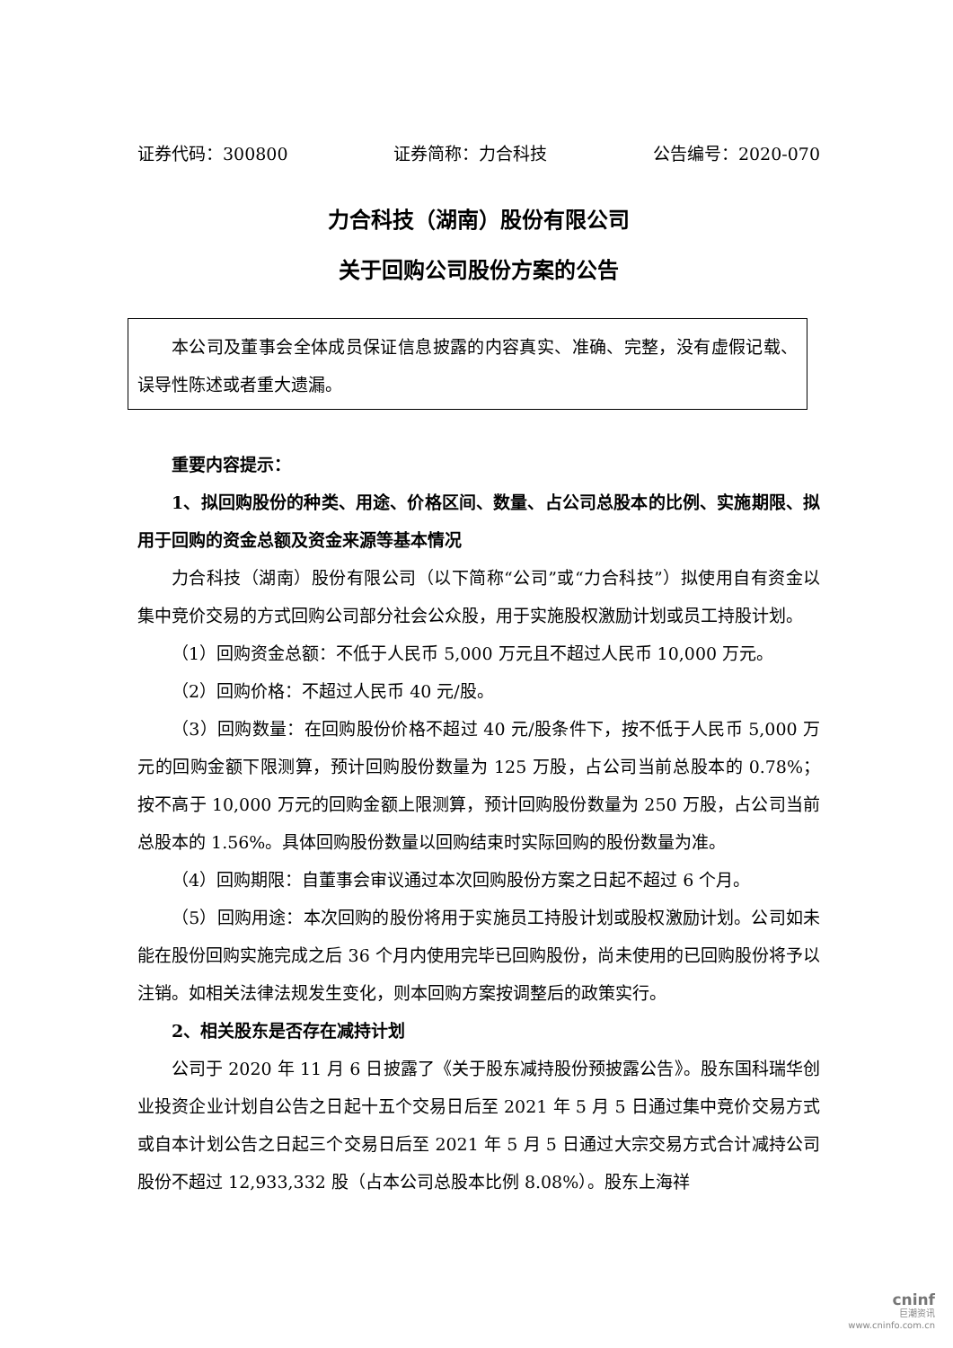证券代码：300800 证券简称：力合科技 公告编号：2020-070
力合科技（湖南）股份有限公司
关于回购公司股份方案的公告
本公司及董事会全体成员保证信息披露的内容真实、准确、完整，没有虚假记载、误导性陈述或者重大遗漏。
重要内容提示：
1、拟回购股份的种类、用途、价格区间、数量、占公司总股本的比例、实施期限、拟用于回购的资金总额及资金来源等基本情况
力合科技（湖南）股份有限公司（以下简称“公司”或“力合科技”）拟使用自有资金以集中竞价交易的方式回购公司部分社会公众股，用于实施股权激励计划或员工持股计划。
（1）回购资金总额：不低于人民币 5,000 万元且不超过人民币 10,000 万元。
（2）回购价格：不超过人民币 40 元/股。
（3）回购数量：在回购股份价格不超过 40 元/股条件下，按不低于人民币 5,000 万元的回购金额下限测算，预计回购股份数量为 125 万股，占公司当前总股本的 0.78%；按不高于 10,000 万元的回购金额上限测算，预计回购股份数量为 250 万股，占公司当前总股本的 1.56%。具体回购股份数量以回购结束时实际回购的股份数量为准。
（4）回购期限：自董事会审议通过本次回购股份方案之日起不超过 6 个月。
（5）回购用途：本次回购的股份将用于实施员工持股计划或股权激励计划。公司如未能在股份回购实施完成之后 36 个月内使用完毕已回购股份，尚未使用的已回购股份将予以注销。如相关法律法规发生变化，则本回购方案按调整后的政策实行。
2、相关股东是否存在减持计划
公司于 2020 年 11 月 6 日披露了《关于股东减持股份预披露公告》。股东国科瑞华创业投资企业计划自公告之日起十五个交易日后至 2021 年 5 月 5 日通过集中竞价交易方式或自本计划公告之日起三个交易日后至 2021 年 5 月 5 日通过大宗交易方式合计减持公司股份不超过 12,933,332 股（占本公司总股本比例 8.08%）。股东上海祥
cninf
巨潮资讯
www.cninfo.com.cn